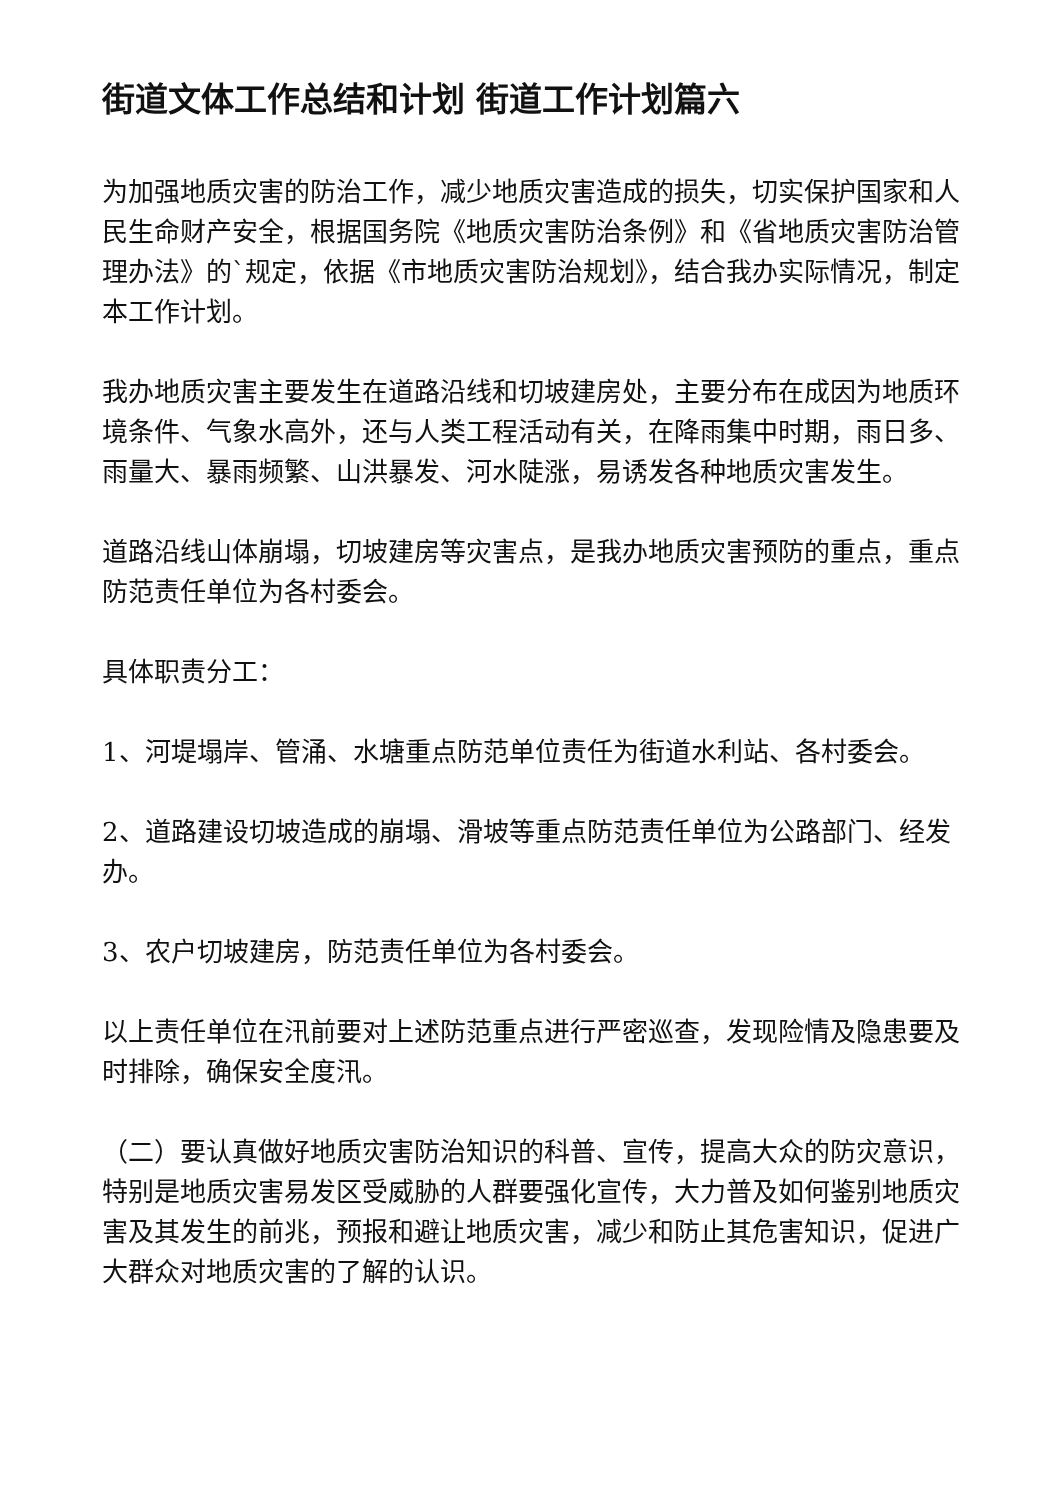街道文体工作总结和计划 街道工作计划篇六
为加强地质灾害的防治工作，减少地质灾害造成的损失，切实保护国家和人民生命财产安全，根据国务院《地质灾害防治条例》和《省地质灾害防治管理办法》的`规定，依据《市地质灾害防治规划》，结合我办实际情况，制定本工作计划。
我办地质灾害主要发生在道路沿线和切坡建房处，主要分布在成因为地质环境条件、气象水高外，还与人类工程活动有关，在降雨集中时期，雨日多、雨量大、暴雨频繁、山洪暴发、河水陡涨，易诱发各种地质灾害发生。
道路沿线山体崩塌，切坡建房等灾害点，是我办地质灾害预防的重点，重点防范责任单位为各村委会。
具体职责分工：
1、河堤塌岸、管涌、水塘重点防范单位责任为街道水利站、各村委会。
2、道路建设切坡造成的崩塌、滑坡等重点防范责任单位为公路部门、经发办。
3、农户切坡建房，防范责任单位为各村委会。
以上责任单位在汛前要对上述防范重点进行严密巡查，发现险情及隐患要及时排除，确保安全度汛。
（二）要认真做好地质灾害防治知识的科普、宣传，提高大众的防灾意识，特别是地质灾害易发区受威胁的人群要强化宣传，大力普及如何鉴别地质灾害及其发生的前兆，预报和避让地质灾害，减少和防止其危害知识，促进广大群众对地质灾害的了解的认识。